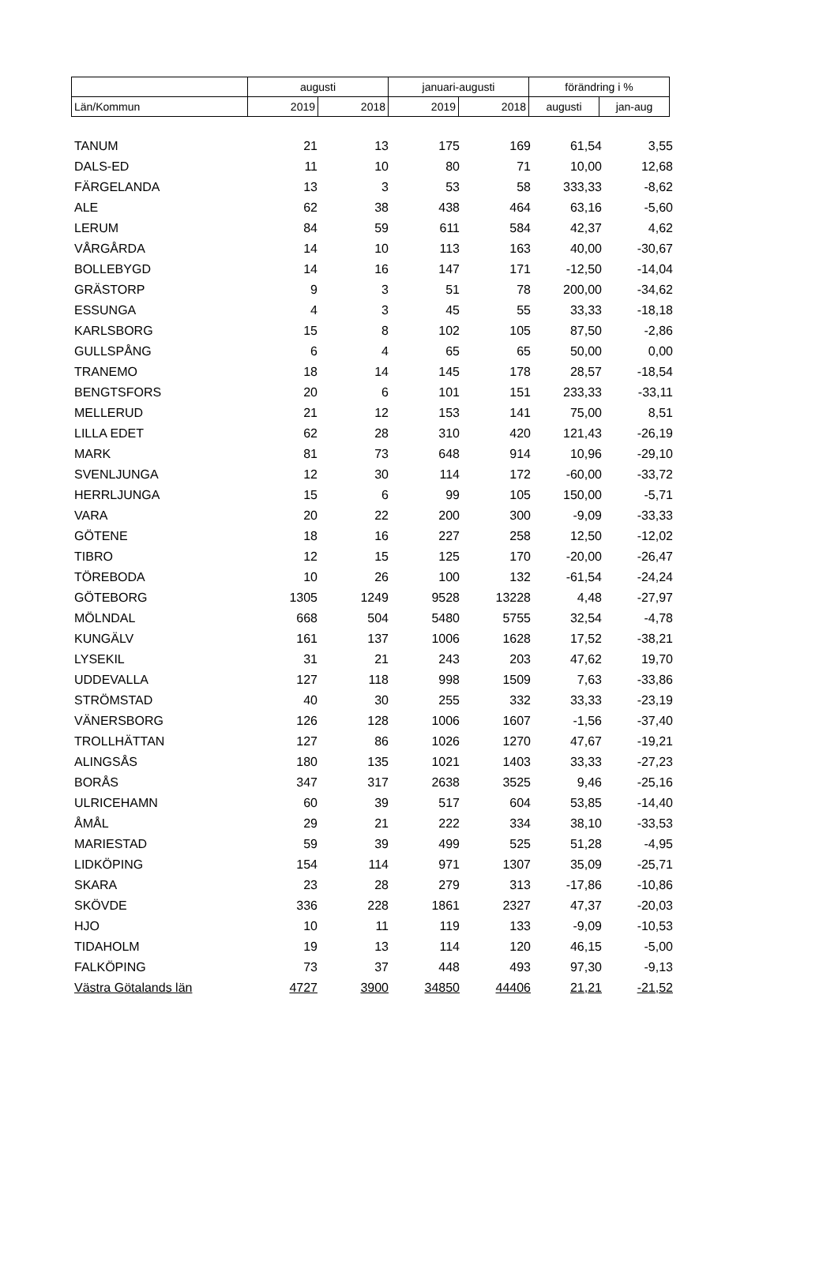| | augusti | | januari-augusti | | förändring i % | |
| Län/Kommun | 2019 | 2018 | 2019 | 2018 | augusti | jan-aug |
| TANUM | 21 | 13 | 175 | 169 | 61,54 | 3,55 |
| DALS-ED | 11 | 10 | 80 | 71 | 10,00 | 12,68 |
| FÄRGELANDA | 13 | 3 | 53 | 58 | 333,33 | -8,62 |
| ALE | 62 | 38 | 438 | 464 | 63,16 | -5,60 |
| LERUM | 84 | 59 | 611 | 584 | 42,37 | 4,62 |
| VÅRGÅRDA | 14 | 10 | 113 | 163 | 40,00 | -30,67 |
| BOLLEBYGD | 14 | 16 | 147 | 171 | -12,50 | -14,04 |
| GRÄSTORP | 9 | 3 | 51 | 78 | 200,00 | -34,62 |
| ESSUNGA | 4 | 3 | 45 | 55 | 33,33 | -18,18 |
| KARLSBORG | 15 | 8 | 102 | 105 | 87,50 | -2,86 |
| GULLSPÅNG | 6 | 4 | 65 | 65 | 50,00 | 0,00 |
| TRANEMO | 18 | 14 | 145 | 178 | 28,57 | -18,54 |
| BENGTSFORS | 20 | 6 | 101 | 151 | 233,33 | -33,11 |
| MELLERUD | 21 | 12 | 153 | 141 | 75,00 | 8,51 |
| LILLA EDET | 62 | 28 | 310 | 420 | 121,43 | -26,19 |
| MARK | 81 | 73 | 648 | 914 | 10,96 | -29,10 |
| SVENLJUNGA | 12 | 30 | 114 | 172 | -60,00 | -33,72 |
| HERRLJUNGA | 15 | 6 | 99 | 105 | 150,00 | -5,71 |
| VARA | 20 | 22 | 200 | 300 | -9,09 | -33,33 |
| GÖTENE | 18 | 16 | 227 | 258 | 12,50 | -12,02 |
| TIBRO | 12 | 15 | 125 | 170 | -20,00 | -26,47 |
| TÖREBODA | 10 | 26 | 100 | 132 | -61,54 | -24,24 |
| GÖTEBORG | 1305 | 1249 | 9528 | 13228 | 4,48 | -27,97 |
| MÖLNDAL | 668 | 504 | 5480 | 5755 | 32,54 | -4,78 |
| KUNGÄLV | 161 | 137 | 1006 | 1628 | 17,52 | -38,21 |
| LYSEKIL | 31 | 21 | 243 | 203 | 47,62 | 19,70 |
| UDDEVALLA | 127 | 118 | 998 | 1509 | 7,63 | -33,86 |
| STRÖMSTAD | 40 | 30 | 255 | 332 | 33,33 | -23,19 |
| VÄNERSBORG | 126 | 128 | 1006 | 1607 | -1,56 | -37,40 |
| TROLLHÄTTAN | 127 | 86 | 1026 | 1270 | 47,67 | -19,21 |
| ALINGSÅS | 180 | 135 | 1021 | 1403 | 33,33 | -27,23 |
| BORÅS | 347 | 317 | 2638 | 3525 | 9,46 | -25,16 |
| ULRICEHAMN | 60 | 39 | 517 | 604 | 53,85 | -14,40 |
| ÅMÅL | 29 | 21 | 222 | 334 | 38,10 | -33,53 |
| MARIESTAD | 59 | 39 | 499 | 525 | 51,28 | -4,95 |
| LIDKÖPING | 154 | 114 | 971 | 1307 | 35,09 | -25,71 |
| SKARA | 23 | 28 | 279 | 313 | -17,86 | -10,86 |
| SKÖVDE | 336 | 228 | 1861 | 2327 | 47,37 | -20,03 |
| HJO | 10 | 11 | 119 | 133 | -9,09 | -10,53 |
| TIDAHOLM | 19 | 13 | 114 | 120 | 46,15 | -5,00 |
| FALKÖPING | 73 | 37 | 448 | 493 | 97,30 | -9,13 |
| Västra Götalands län | 4727 | 3900 | 34850 | 44406 | 21,21 | -21,52 |